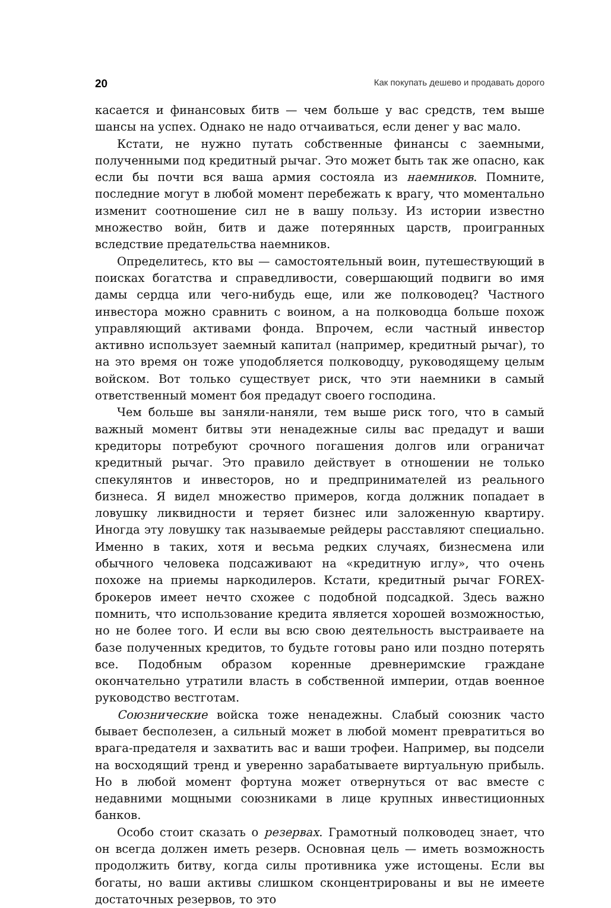20 Как покупать дешево и продавать дорого
касается и финансовых битв — чем больше у вас средств, тем выше шансы на успех. Однако не надо отчаиваться, если денег у вас мало.
Кстати, не нужно путать собственные финансы с заемными, полученными под кредитный рычаг. Это может быть так же опасно, как если бы почти вся ваша армия состояла из наемников. Помните, последние могут в любой момент перебежать к врагу, что моментально изменит соотношение сил не в вашу пользу. Из истории известно множество войн, битв и даже потерянных царств, проигранных вследствие предательства наемников.
Определитесь, кто вы — самостоятельный воин, путешествующий в поисках богатства и справедливости, совершающий подвиги во имя дамы сердца или чего-нибудь еще, или же полководец? Частного инвестора можно сравнить с воином, а на полководца больше похож управляющий активами фонда. Впрочем, если частный инвестор активно использует заемный капитал (например, кредитный рычаг), то на это время он тоже уподобляется полководцу, руководящему целым войском. Вот только существует риск, что эти наемники в самый ответственный момент боя предадут своего господина.
Чем больше вы заняли-наняли, тем выше риск того, что в самый важный момент битвы эти ненадежные силы вас предадут и ваши кредиторы потребуют срочного погашения долгов или ограничат кредитный рычаг. Это правило действует в отношении не только спекулянтов и инвесторов, но и предпринимателей из реального бизнеса. Я видел множество примеров, когда должник попадает в ловушку ликвидности и теряет бизнес или заложенную квартиру. Иногда эту ловушку так называемые рейдеры расставляют специально. Именно в таких, хотя и весьма редких случаях, бизнесмена или обычного человека подсаживают на «кредитную иглу», что очень похоже на приемы наркодилеров. Кстати, кредитный рычаг FOREX-брокеров имеет нечто схожее с подобной подсадкой. Здесь важно помнить, что использование кредита является хорошей возможностью, но не более того. И если вы всю свою деятельность выстраиваете на базе полученных кредитов, то будьте готовы рано или поздно потерять все. Подобным образом коренные древнеримские граждане окончательно утратили власть в собственной империи, отдав военное руководство вестготам.
Союзнические войска тоже ненадежны. Слабый союзник часто бывает бесполезен, а сильный может в любой момент превратиться во врага-предателя и захватить вас и ваши трофеи. Например, вы подсели на восходящий тренд и уверенно зарабатываете виртуальную прибыль. Но в любой момент фортуна может отвернуться от вас вместе с недавними мощными союзниками в лице крупных инвестиционных банков.
Особо стоит сказать о резервах. Грамотный полководец знает, что он всегда должен иметь резерв. Основная цель — иметь возможность продолжить битву, когда силы противника уже истощены. Если вы богаты, но ваши активы слишком сконцентрированы и вы не имеете достаточных резервов, то это